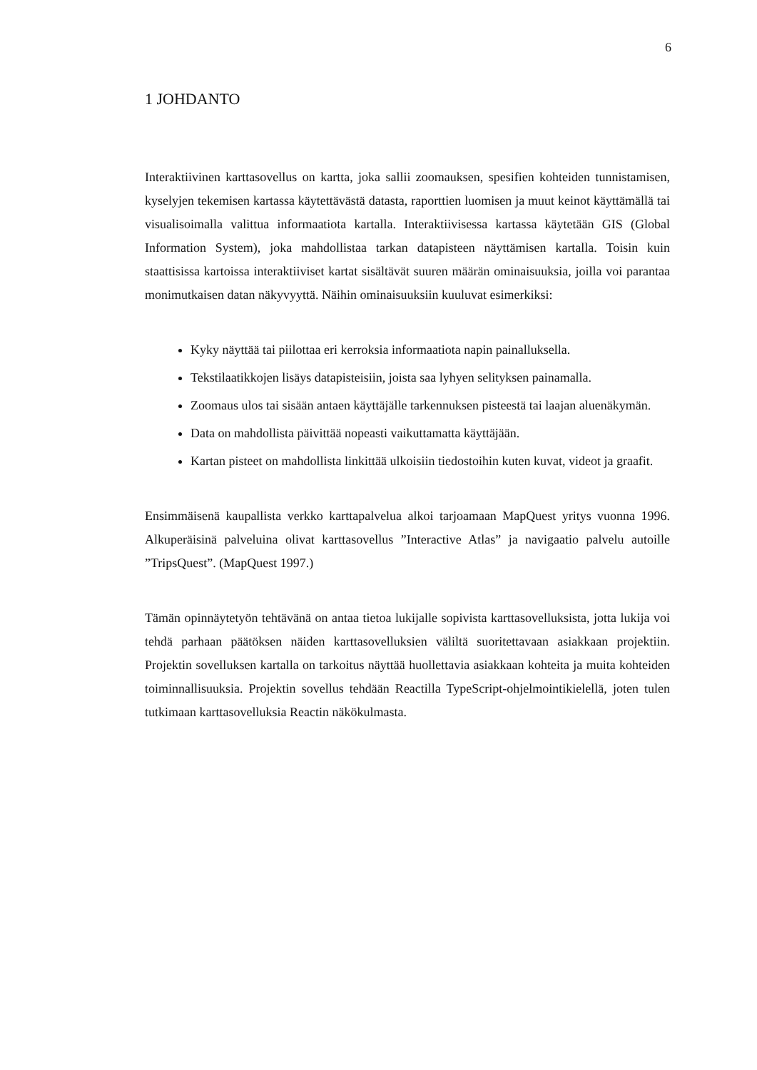6
1 JOHDANTO
Interaktiivinen karttasovellus on kartta, joka sallii zoomauksen, spesifien kohteiden tunnistamisen, kyselyjen tekemisen kartassa käytettävästä datasta, raporttien luomisen ja muut keinot käyttämällä tai visualisoimalla valittua informaatiota kartalla. Interaktiivisessa kartassa käytetään GIS (Global Information System), joka mahdollistaa tarkan datapisteen näyttämisen kartalla. Toisin kuin staattisissa kartoissa interaktiiviset kartat sisältävät suuren määrän ominaisuuksia, joilla voi parantaa monimutkaisen datan näkyvyyttä. Näihin ominaisuuksiin kuuluvat esimerkiksi:
Kyky näyttää tai piilottaa eri kerroksia informaatiota napin painalluksella.
Tekstilaatikkojen lisäys datapisteisiin, joista saa lyhyen selityksen painamalla.
Zoomaus ulos tai sisään antaen käyttäjälle tarkennuksen pisteestä tai laajan aluenäkymän.
Data on mahdollista päivittää nopeasti vaikuttamatta käyttäjään.
Kartan pisteet on mahdollista linkittää ulkoisiin tiedostoihin kuten kuvat, videot ja graafit.
Ensimmäisenä kaupallista verkko karttapalvelua alkoi tarjoamaan MapQuest yritys vuonna 1996. Alkuperäisinä palveluina olivat karttasovellus ”Interactive Atlas” ja navigaatio palvelu autoille ”TripsQuest”. (MapQuest 1997.)
Tämän opinnäytetyön tehtävänä on antaa tietoa lukijalle sopivista karttasovelluksista, jotta lukija voi tehdä parhaan päätöksen näiden karttasovelluksien väliltä suoritettavaan asiakkaan projektiin. Projektin sovelluksen kartalla on tarkoitus näyttää huollettavia asiakkaan kohteita ja muita kohteiden toiminnallisuuksia. Projektin sovellus tehdään Reactilla TypeScript-ohjelmointikielellä, joten tulen tutkimaan karttasovelluksia Reactin näkökulmasta.